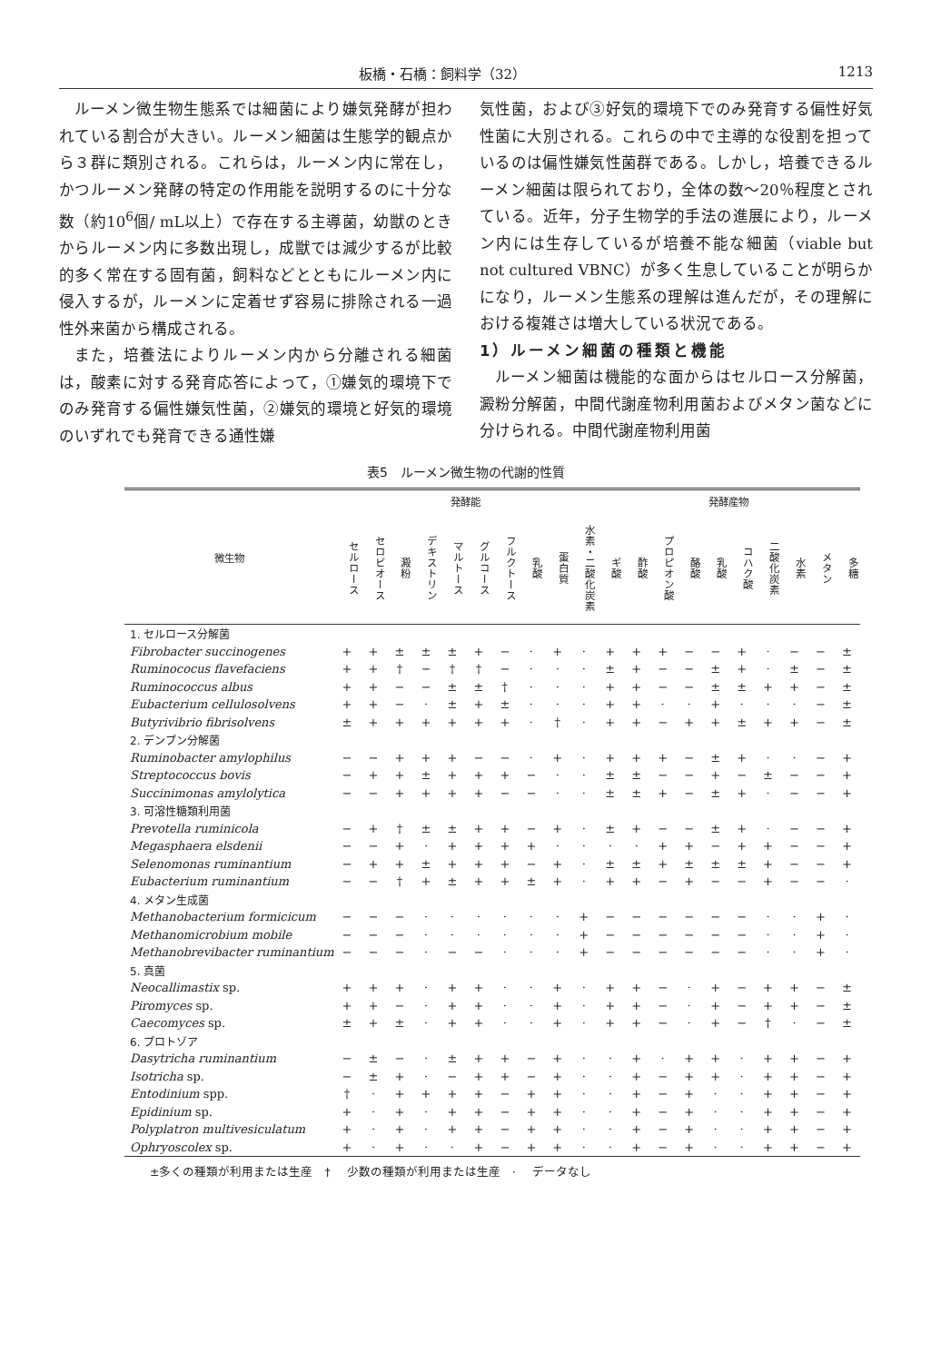板橋・石橋：飼料学（32） 1213
ルーメン微生物生態系では細菌により嫌気発酵が担われている割合が大きい。ルーメン細菌は生態学的観点から３群に類別される。これらは，ルーメン内に常在し，かつルーメン発酵の特定の作用能を説明するのに十分な数（約10<sup>6</sup>個/ mL以上）で存在する主導菌，幼獣のときからルーメン内に多数出現し，成獣では減少するが比較的多く常在する固有菌，飼料などとともにルーメン内に侵入するが，ルーメンに定着せず容易に排除される一過性外来菌から構成される。
また，培養法によりルーメン内から分離される細菌は，酸素に対する発育応答によって，①嫌気的環境下でのみ発育する偏性嫌気性菌，②嫌気的環境と好気的環境のいずれでも発育できる通性嫌
気性菌，および③好気的環境下でのみ発育する偏性好気性菌に大別される。これらの中で主導的な役割を担っているのは偏性嫌気性菌群である。しかし，培養できるルーメン細菌は限られており，全体の数〜20％程度とされている。近年，分子生物学的手法の進展により，ルーメン内には生存しているが培養不能な細菌（viable but not cultured VBNC）が多く生息していることが明らかになり，ルーメン生態系の理解は進んだが，その理解における複雑さは増大している状況である。
1）ルーメン細菌の種類と機能
ルーメン細菌は機能的な面からはセルロース分解菌，澱粉分解菌，中間代謝産物利用菌およびメタン菌などに分けられる。中間代謝産物利用菌
表5　ルーメン微生物の代謝的性質
| 微生物 | 発酵能 | | | | | | | | | | 発酵産物 | | | | | | | | | |
| --- | --- | --- | --- | --- | --- | --- | --- | --- | --- | --- | --- | --- | --- | --- | --- | --- | --- | --- | --- | --- |
| | セルロース | セロビオース | 澱粉 | デキストリン | マルトース | グルコース | フルクトース | 乳酸 | 蛋白質 | 水素・二酸化炭素 | ギ酸 | 酢酸 | プロピオン酸 | 酪酸 | 乳酸 | コハク酸 | 二酸化炭素 | 水素 | メタン | 多糖 |
| 1. セルロース分解菌 | | | | | | | | | | | | | | | | | | | | |
| Fibrobacter succinogenes | + | + | ± | ± | ± | + | − | · | + | · | + | + | + | − | − | + | · | − | − | ± |
| Ruminococus flavefaciens | + | + | † | − | † | † | − | · | · | · | ± | + | − | − | ± | + | · | ± | − | ± |
| Ruminococcus albus | + | + | − | − | ± | ± | † | · | · | · | + | + | − | − | ± | ± | + | + | − | ± |
| Eubacterium cellulosolvens | + | + | − | · | ± | + | ± | · | · | · | + | + | · | · | + | · | · | · | − | ± |
| Butyrivibrio fibrisolvens | ± | + | + | + | + | + | + | · | † | · | + | + | − | + | + | ± | + | + | − | ± |
| 2. デンプン分解菌 | | | | | | | | | | | | | | | | | | | | |
| Ruminobacter amylophilus | − | − | + | + | + | − | − | · | + | · | + | + | + | − | ± | + | · | · | − | + |
| Streptococcus bovis | − | + | + | ± | + | + | + | − | · | · | ± | ± | − | − | + | − | ± | − | − | + |
| Succinimonas amylolytica | − | − | + | + | + | + | − | − | · | · | ± | ± | + | − | ± | + | · | − | − | + |
| 3. 可溶性糖類利用菌 | | | | | | | | | | | | | | | | | | | | |
| Prevotella ruminicola | − | + | † | ± | ± | + | + | − | + | · | ± | + | − | − | ± | + | · | − | − | + |
| Megasphaera elsdenii | − | − | + | · | + | + | + | + | · | · | · | · | + | + | − | + | + | − | − | + |
| Selenomonas ruminantium | − | + | + | ± | + | + | + | − | + | · | ± | ± | + | ± | ± | ± | + | − | − | + |
| Eubacterium ruminantium | − | − | † | + | ± | + | + | ± | + | · | + | + | − | + | − | − | + | − | − | · |
| 4. メタン生成菌 | | | | | | | | | | | | | | | | | | | | |
| Methanobacterium formicicum | − | − | − | · | · | · | · | · | · | + | − | − | − | − | − | − | · | · | + | · |
| Methanomicrobium mobile | − | − | − | · | · | · | · | · | · | + | − | − | − | − | − | − | · | · | + | · |
| Methanobrevibacter ruminantium | − | − | − | · | − | − | · | · | · | + | − | − | − | − | − | − | · | · | + | · |
| 5. 真菌 | | | | | | | | | | | | | | | | | | | | |
| Neocallimastix sp. | + | + | + | · | + | + | · | · | + | · | + | + | − | · | + | − | + | + | − | ± |
| Piromyces sp. | + | + | − | · | + | + | · | · | + | · | + | + | − | · | + | − | + | + | − | ± |
| Caecomyces sp. | ± | + | ± | · | + | + | · | · | + | · | + | + | − | · | + | − | † | · | − | ± |
| 6. プロトゾア | | | | | | | | | | | | | | | | | | | | |
| Dasytricha ruminantium | − | ± | − | · | ± | + | + | − | + | · | · | + | · | + | + | · | + | + | − | + |
| Isotricha sp. | − | ± | + | · | − | + | + | − | + | · | · | + | − | + | + | · | + | + | − | + |
| Entodinium spp. | † | · | + | + | + | + | − | + | + | · | · | + | − | + | · | · | + | + | − | + |
| Epidinium sp. | + | · | + | · | + | + | − | + | + | · | · | + | − | + | · | · | + | + | − | + |
| Polyplatron multivesiculatum | + | · | + | · | + | + | − | + | + | · | · | + | − | + | · | · | + | + | − | + |
| Ophryoscolex sp. | + | · | + | · | · | + | − | + | + | · | · | + | − | + | · | · | + | + | − | + |
±多くの種類が利用または生産　† 少数の種類が利用または生産　· データなし